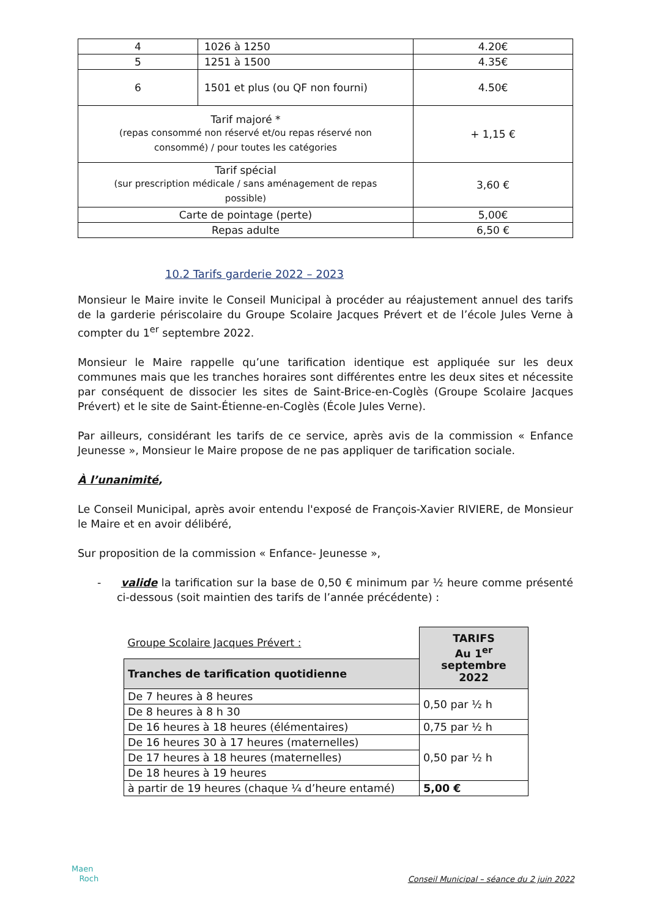| 4 | 1026 à 1250 | 4.20€ |
| 5 | 1251 à 1500 | 4.35€ |
| 6 | 1501 et plus (ou QF non fourni) | 4.50€ |
| Tarif majoré * (repas consommé non réservé et/ou repas réservé non consommé) / pour toutes les catégories | | + 1,15 € |
| Tarif spécial (sur prescription médicale / sans aménagement de repas possible) | | 3,60 € |
| Carte de pointage (perte) | | 5,00€ |
| Repas adulte | | 6,50 € |
10.2 Tarifs garderie 2022 – 2023
Monsieur le Maire invite le Conseil Municipal à procéder au réajustement annuel des tarifs de la garderie périscolaire du Groupe Scolaire Jacques Prévert et de l’école Jules Verne à compter du 1<sup>er</sup> septembre 2022.
Monsieur le Maire rappelle qu’une tarification identique est appliquée sur les deux communes mais que les tranches horaires sont différentes entre les deux sites et nécessite par conséquent de dissocier les sites de Saint-Brice-en-Coglès (Groupe Scolaire Jacques Prévert) et le site de Saint-Étienne-en-Coglès (École Jules Verne).
Par ailleurs, considérant les tarifs de ce service, après avis de la commission « Enfance Jeunesse », Monsieur le Maire propose de ne pas appliquer de tarification sociale.
À l’unanimité,
Le Conseil Municipal, après avoir entendu l'exposé de François-Xavier RIVIERE, de Monsieur le Maire et en avoir délibéré,
Sur proposition de la commission « Enfance- Jeunesse »,
- valide la tarification sur la base de 0,50 € minimum par ½ heure comme présenté ci-dessous (soit maintien des tarifs de l’année précédente) :
| Groupe Scolaire Jacques Prévert : | TARIFS Au 1<sup>er</sup> septembre 2022 |
| Tranches de tarification quotidienne | |
| De 7 heures à 8 heures | 0,50 par ½ h |
| De 8 heures à 8 h 30 | |
| De 16 heures à 18 heures (élémentaires) | 0,75 par ½ h |
| De 16 heures 30 à 17 heures (maternelles) | 0,50 par ½ h |
| De 17 heures à 18 heures (maternelles) | |
| De 18 heures à 19 heures | |
| à partir de 19 heures (chaque ¼ d’heure entamé) | 5,00 € |
Maen
Roch
Conseil Municipal – séance du 2 juin 2022